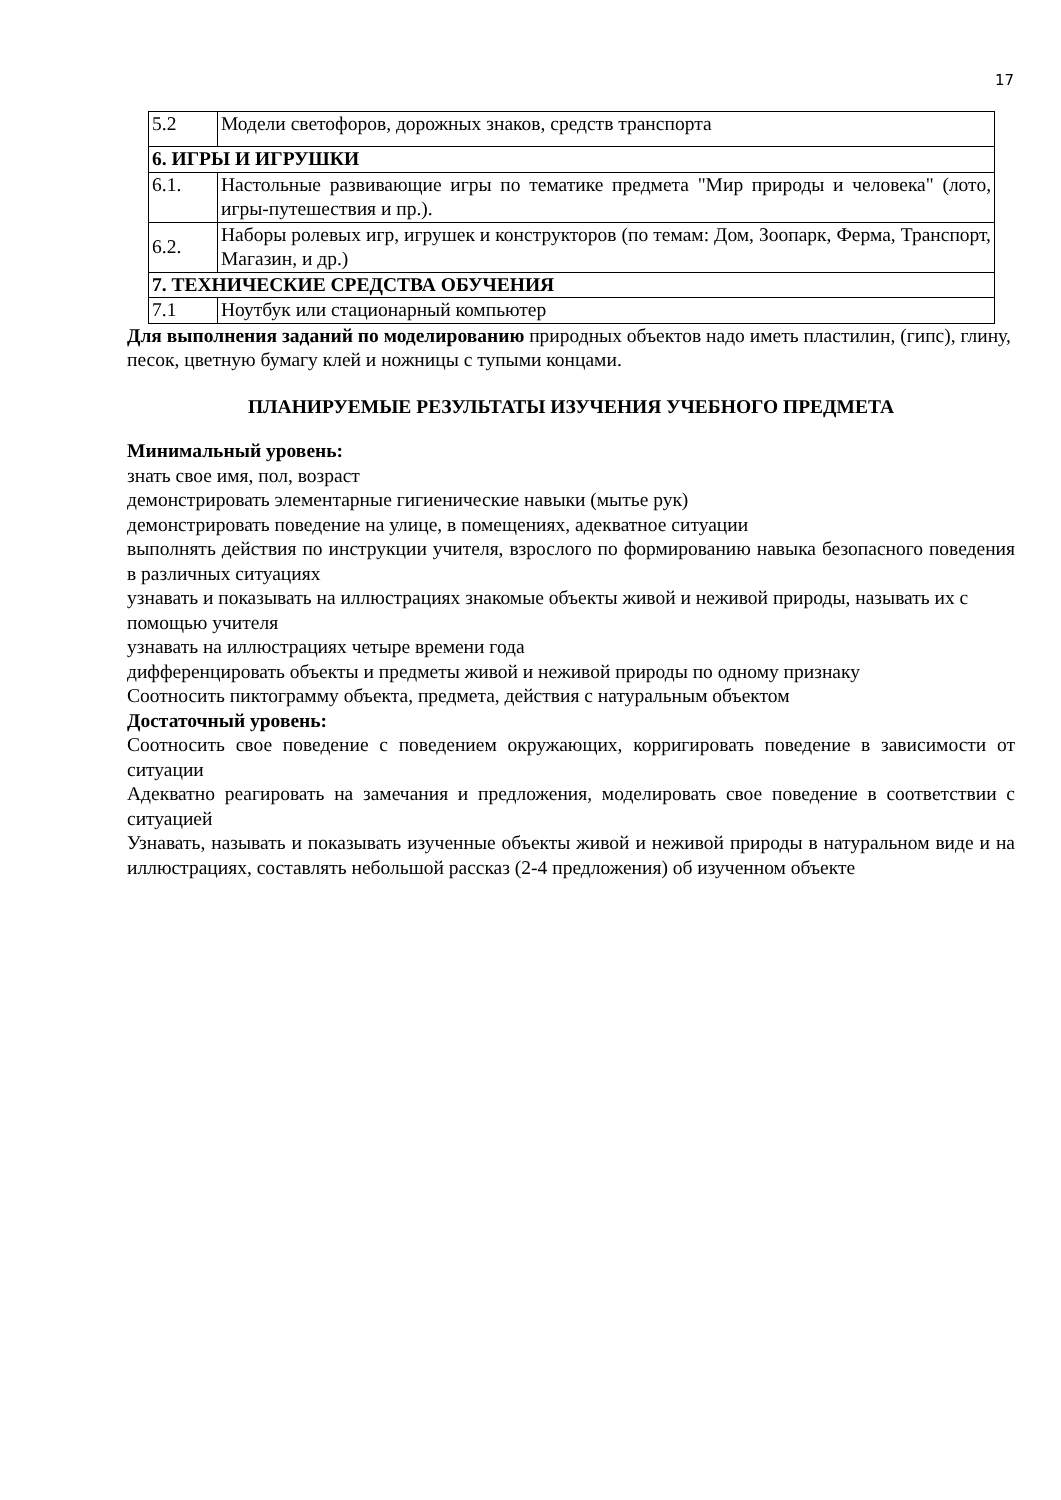17
| 5.2 | Модели светофоров, дорожных знаков, средств транспорта |
| 6. ИГРЫ И ИГРУШКИ | |
| 6.1. | Настольные развивающие игры по тематике предмета "Мир природы и человека" (лото, игры-путешествия и пр.). |
| 6.2. | Наборы ролевых игр, игрушек и конструкторов (по темам: Дом, Зоопарк, Ферма, Транспорт, Магазин, и др.) |
| 7. ТЕХНИЧЕСКИЕ СРЕДСТВА ОБУЧЕНИЯ | |
| 7.1 | Ноутбук или стационарный компьютер |
Для выполнения заданий по моделированию природных объектов надо иметь пластилин, (гипс), глину, песок, цветную бумагу клей и ножницы с тупыми концами.
ПЛАНИРУЕМЫЕ РЕЗУЛЬТАТЫ ИЗУЧЕНИЯ УЧЕБНОГО ПРЕДМЕТА
Минимальный уровень:
знать свое имя, пол, возраст
демонстрировать элементарные гигиенические навыки (мытье рук)
демонстрировать поведение на улице, в помещениях, адекватное ситуации
выполнять действия по инструкции учителя, взрослого по формированию навыка безопасного поведения в различных ситуациях
узнавать и показывать на иллюстрациях знакомые объекты живой и неживой природы, называть их с помощью учителя
узнавать на иллюстрациях четыре времени года
дифференцировать объекты и предметы живой и неживой природы по одному признаку
Соотносить пиктограмму объекта, предмета, действия с натуральным объектом
Достаточный уровень:
Соотносить свое поведение с поведением окружающих, корригировать поведение в зависимости от ситуации
Адекватно реагировать на замечания и предложения, моделировать свое поведение в соответствии с ситуацией
Узнавать, называть и показывать изученные объекты живой и неживой природы в натуральном виде и на иллюстрациях, составлять небольшой рассказ (2-4 предложения) об изученном объекте